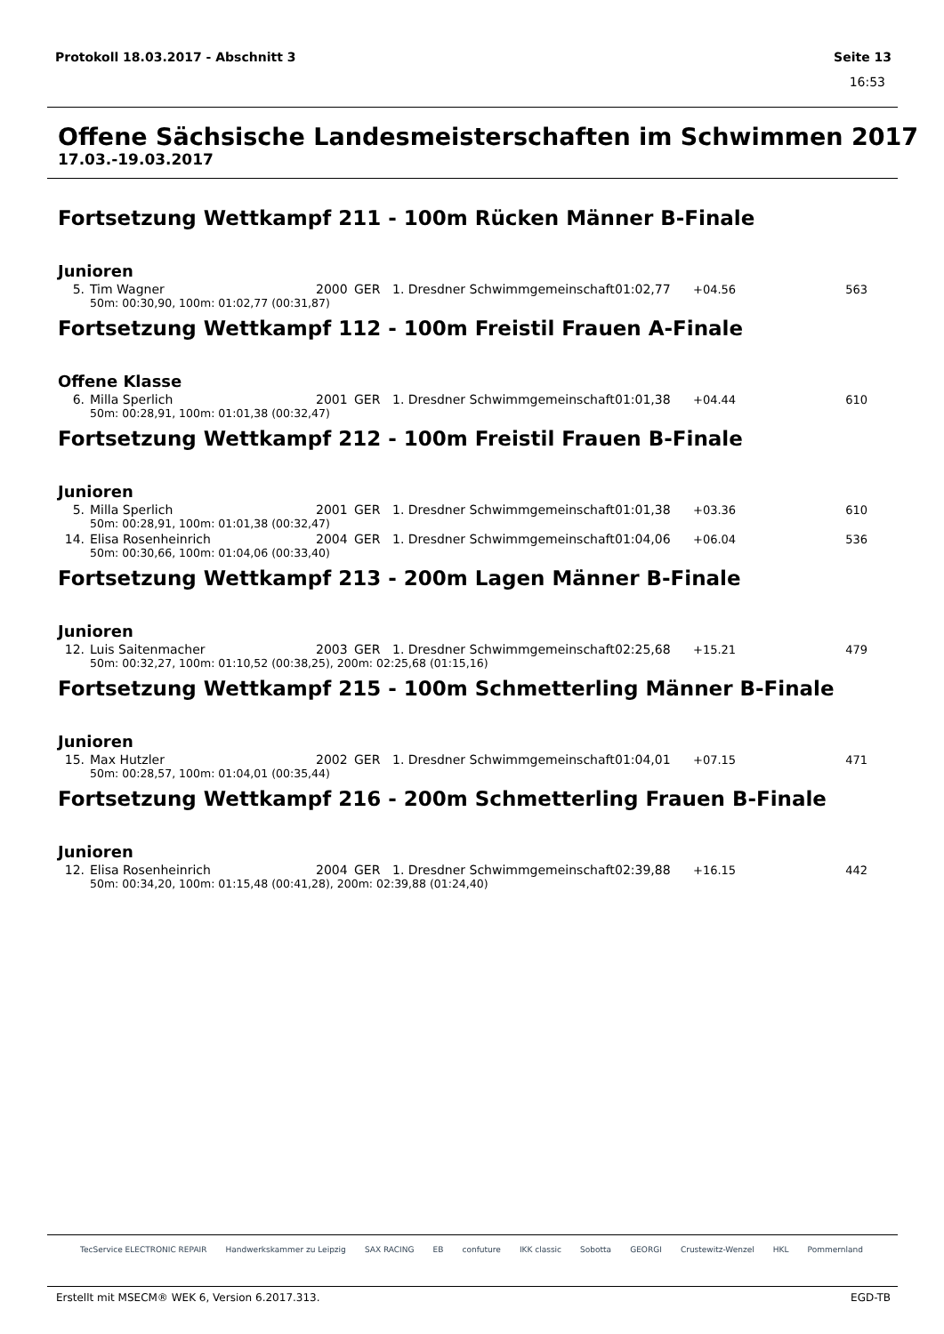Protokoll 18.03.2017 - Abschnitt 3 Seite 13
16:53
Offene Sächsische Landesmeisterschaften im Schwimmen 2017
17.03.-19.03.2017
Fortsetzung Wettkampf 211 - 100m Rücken Männer B-Finale
Junioren
| 5. | Tim Wagner | 2000 | GER | 1. Dresdner Schwimmgemeinschaft | 01:02,77 | +04.56 | 563 |
| 50m: 00:30,90, 100m: 01:02,77 (00:31,87) | | | | | | | |
Fortsetzung Wettkampf 112 - 100m Freistil Frauen A-Finale
Offene Klasse
| 6. | Milla Sperlich | 2001 | GER | 1. Dresdner Schwimmgemeinschaft | 01:01,38 | +04.44 | 610 |
| 50m: 00:28,91, 100m: 01:01,38 (00:32,47) | | | | | | | |
Fortsetzung Wettkampf 212 - 100m Freistil Frauen B-Finale
Junioren
| 5. | Milla Sperlich | 2001 | GER | 1. Dresdner Schwimmgemeinschaft | 01:01,38 | +03.36 | 610 |
| 50m: 00:28,91, 100m: 01:01,38 (00:32,47) | | | | | | | |
| 14. | Elisa Rosenheinrich | 2004 | GER | 1. Dresdner Schwimmgemeinschaft | 01:04,06 | +06.04 | 536 |
| 50m: 00:30,66, 100m: 01:04,06 (00:33,40) | | | | | | | |
Fortsetzung Wettkampf 213 - 200m Lagen Männer B-Finale
Junioren
| 12. | Luis Saitenmacher | 2003 | GER | 1. Dresdner Schwimmgemeinschaft | 02:25,68 | +15.21 | 479 |
| 50m: 00:32,27, 100m: 01:10,52 (00:38,25), 200m: 02:25,68 (01:15,16) | | | | | | | |
Fortsetzung Wettkampf 215 - 100m Schmetterling Männer B-Finale
Junioren
| 15. | Max Hutzler | 2002 | GER | 1. Dresdner Schwimmgemeinschaft | 01:04,01 | +07.15 | 471 |
| 50m: 00:28,57, 100m: 01:04,01 (00:35,44) | | | | | | | |
Fortsetzung Wettkampf 216 - 200m Schmetterling Frauen B-Finale
Junioren
| 12. | Elisa Rosenheinrich | 2004 | GER | 1. Dresdner Schwimmgemeinschaft | 02:39,88 | +16.15 | 442 |
| 50m: 00:34,20, 100m: 01:15,48 (00:41,28), 200m: 02:39,88 (01:24,40) | | | | | | | |
TecService ELECTRONIC REPAIR Handwerkskammer zu Leipzig SAX RACING EB confuture IKK classic Sobotta GEORGI Crustewitz-Wenzel HKL Pommernland
Erstellt mit MSECM® WEK 6, Version 6.2017.313. EGD-TB